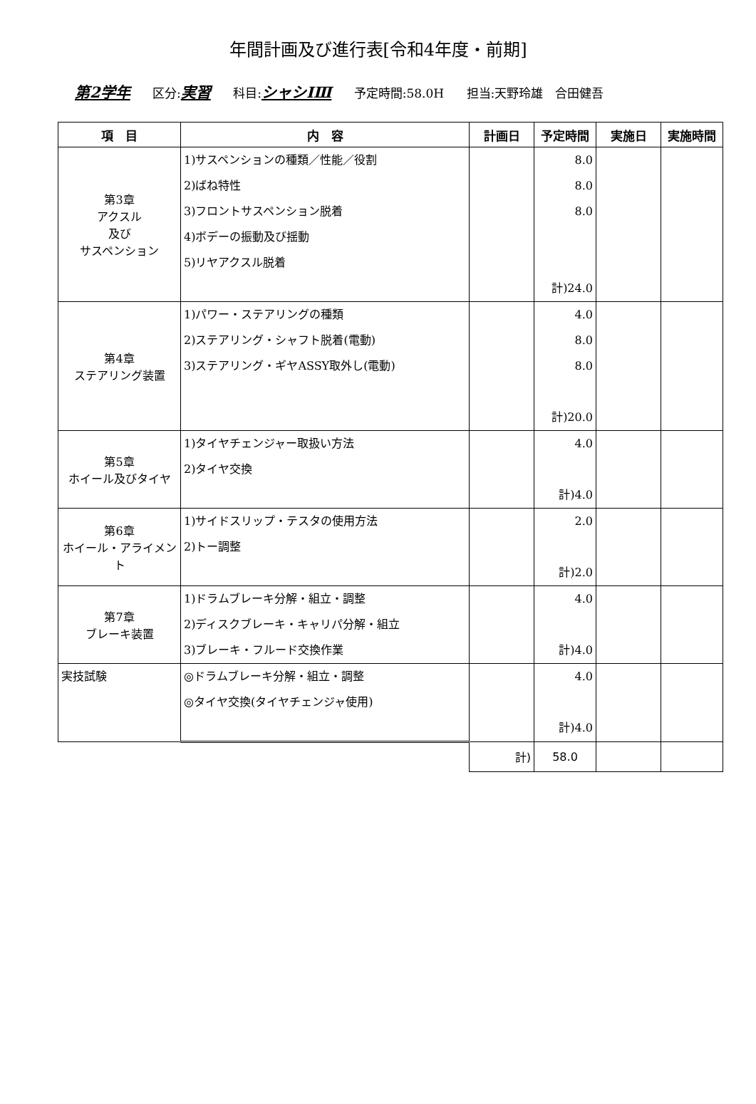年間計画及び進行表[令和4年度・前期]
第2学年 区分:実習 科目:シャシⅠⅢ 予定時間:58.0H 担当:天野玲雄　合田健吾
| 項 目 | 内 容 | 計画日 | 予定時間 | 実施日 | 実施時間 |
| --- | --- | --- | --- | --- | --- |
| 第3章 アクスル 及び サスペンション | 1)サスペンションの種類／性能／役割 2)ばね特性 3)フロントサスペンション脱着 4)ボデーの振動及び揺動 5)リヤアクスル脱着 | | 8.0 8.0 8.0 計)24.0 | | |
| 第4章 ステアリング装置 | 1)パワー・ステアリングの種類 2)ステアリング・シャフト脱着(電動) 3)ステアリング・ギヤASSY取外し(電動) | | 4.0 8.0 8.0 計)20.0 | | |
| 第5章 ホイール及びタイヤ | 1)タイヤチェンジャー取扱い方法 2)タイヤ交換 | | 4.0 計)4.0 | | |
| 第6章 ホイール・アライメント | 1)サイドスリップ・テスタの使用方法 2)トー調整 | | 2.0 計)2.0 | | |
| 第7章 ブレーキ装置 | 1)ドラムブレーキ分解・組立・調整 2)ディスクブレーキ・キャリパ分解・組立 3)ブレーキ・フルード交換作業 | | 4.0 計)4.0 | | |
| 実技試験 | ◎ドラムブレーキ分解・組立・調整 ◎タイヤ交換(タイヤチェンジャ使用) | | 4.0 計)4.0 | | |
| | | 計) | 58.0 | | |